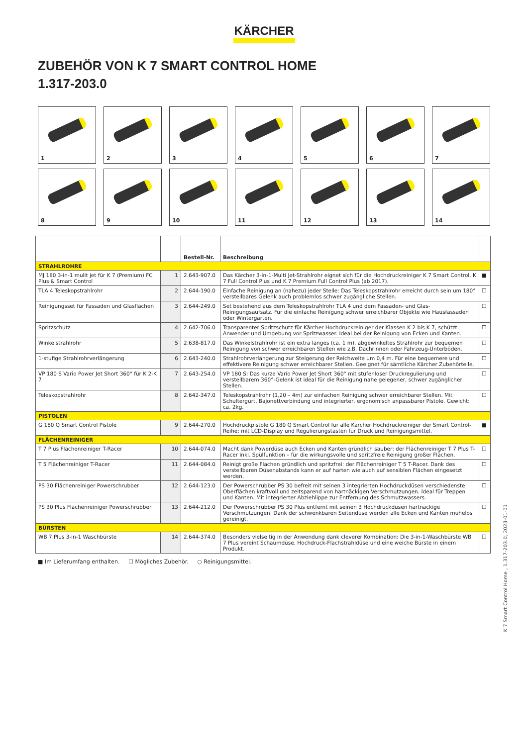KÄRCHER
ZUBEHÖR VON K 7 SMART CONTROL HOME
1.317-203.0
1
2
3
4
5
6
7
8
9
10
11
12
13
14
| | | Bestell-Nr. | Beschreibung | |
| --- | --- | --- | --- | --- |
| STRAHLROHRE | | | | |
| MJ 180 3-in-1 mulit jet für K 7 (Premium) FC Plus & Smart Control | 1 | 2.643-907.0 | Das Kärcher 3-in-1-Multi Jet-Strahlrohr eignet sich für die Hochdruckreiniger K 7 Smart Control, K 7 Full Control Plus und K 7 Premium Full Control Plus (ab 2017). | ■ |
| TLA 4 Teleskopstrahlrohr | 2 | 2.644-190.0 | Einfache Reinigung an (nahezu) jeder Stelle: Das Teleskopstrahlrohr erreicht durch sein um 180° verstellbares Gelenk auch problemlos schwer zugängliche Stellen. | ☐ |
| Reinigungsset für Fassaden und Glasflächen | 3 | 2.644-249.0 | Set bestehend aus dem Teleskopstrahlrohr TLA 4 und dem Fassaden- und Glas-Reinigungsaufsatz. Für die einfache Reinigung schwer erreichbarer Objekte wie Hausfassaden oder Wintergärten. | ☐ |
| Spritzschutz | 4 | 2.642-706.0 | Transparenter Spritzschutz für Kärcher Hochdruckreiniger der Klassen K 2 bis K 7, schützt Anwender und Umgebung vor Spritzwasser. Ideal bei der Reinigung von Ecken und Kanten. | ☐ |
| Winkelstrahlrohr | 5 | 2.638-817.0 | Das Winkelstrahlrohr ist ein extra langes (ca. 1 m), abgewinkeltes Strahlrohr zur bequemen Reinigung von schwer erreichbaren Stellen wie z.B. Dachrinnen oder Fahrzeug-Unterböden. | ☐ |
| 1-stufige Strahlrohrverlängerung | 6 | 2.643-240.0 | Strahlrohrverlängerung zur Steigerung der Reichweite um 0,4 m. Für eine bequemere und effektivere Reinigung schwer erreichbarer Stellen. Geeignet für sämtliche Kärcher Zubehörteile. | ☐ |
| VP 180 S Vario Power Jet Short 360° für K 2-K 7 | 7 | 2.643-254.0 | VP 180 S: Das kurze Vario Power Jet Short 360° mit stufenloser Druckregulierung und verstellbarem 360°-Gelenk ist ideal für die Reinigung nahe gelegener, schwer zugänglicher Stellen. | ☐ |
| Teleskopstrahlrohr | 8 | 2.642-347.0 | Teleskopstrahlrohr (1,20 – 4m) zur einfachen Reinigung schwer erreichbarer Stellen. Mit Schultergurt, Bajonettverbindung und integrierter, ergonomisch anpassbarer Pistole. Gewicht: ca. 2kg. | ☐ |
| PISTOLEN | | | | |
| G 180 Q Smart Control Pistole | 9 | 2.644-270.0 | Hochdruckpistole G 180 Q Smart Control für alle Kärcher Hochdruckreiniger der Smart Control-Reihe: mit LCD-Display und Regulierungstasten für Druck und Reinigungsmittel. | ■ |
| FLÄCHENREINIGER | | | | |
| T 7 Plus Flächenreiniger T-Racer | 10 | 2.644-074.0 | Macht dank Powerdüse auch Ecken und Kanten gründlich sauber: der Flächenreiniger T 7 Plus T-Racer inkl. Spülfunktion – für die wirkungsvolle und spritzfreie Reinigung großer Flächen. | ☐ |
| T 5 Flächenreiniger T-Racer | 11 | 2.644-084.0 | Reinigt große Flächen gründlich und spritzfrei: der Flächenreiniger T 5 T-Racer. Dank des verstellbaren Düsenabstands kann er auf harten wie auch auf sensiblen Flächen eingesetzt werden. | ☐ |
| PS 30 Flächenreiniger Powerschrubber | 12 | 2.644-123.0 | Der Powerschrubber PS 30 befreit mit seinen 3 integrierten Hochdruckdüsen verschiedenste Oberflächen kraftvoll und zeitsparend von hartnäckigen Verschmutzungen. Ideal für Treppen und Kanten. Mit integrierter Abziehlippe zur Entfernung des Schmutzwassers. | ☐ |
| PS 30 Plus Flächenreiniger Powerschrubber | 13 | 2.644-212.0 | Der Powerschrubber PS 30 Plus entfernt mit seinen 3 Hochdruckdüsen hartnäckige Verschmutzungen. Dank der schwenkbaren Seitendüse werden alle Ecken und Kanten mühelos gereinigt. | ☐ |
| BÜRSTEN | | | | |
| WB 7 Plus 3-in-1 Waschbürste | 14 | 2.644-374.0 | Besonders vielseitig in der Anwendung dank cleverer Kombination: Die 3-in-1-Waschbürste WB 7 Plus vereint Schaumdüse, Hochdruck-Flachstrahldüse und eine weiche Bürste in einem Produkt. | ☐ |
■ Im Lieferumfang enthalten. ☐ Mögliches Zubehör. ○ Reinigungsmittel.
K 7 Smart Control Home , 1.317-203.0, 2023-01-01